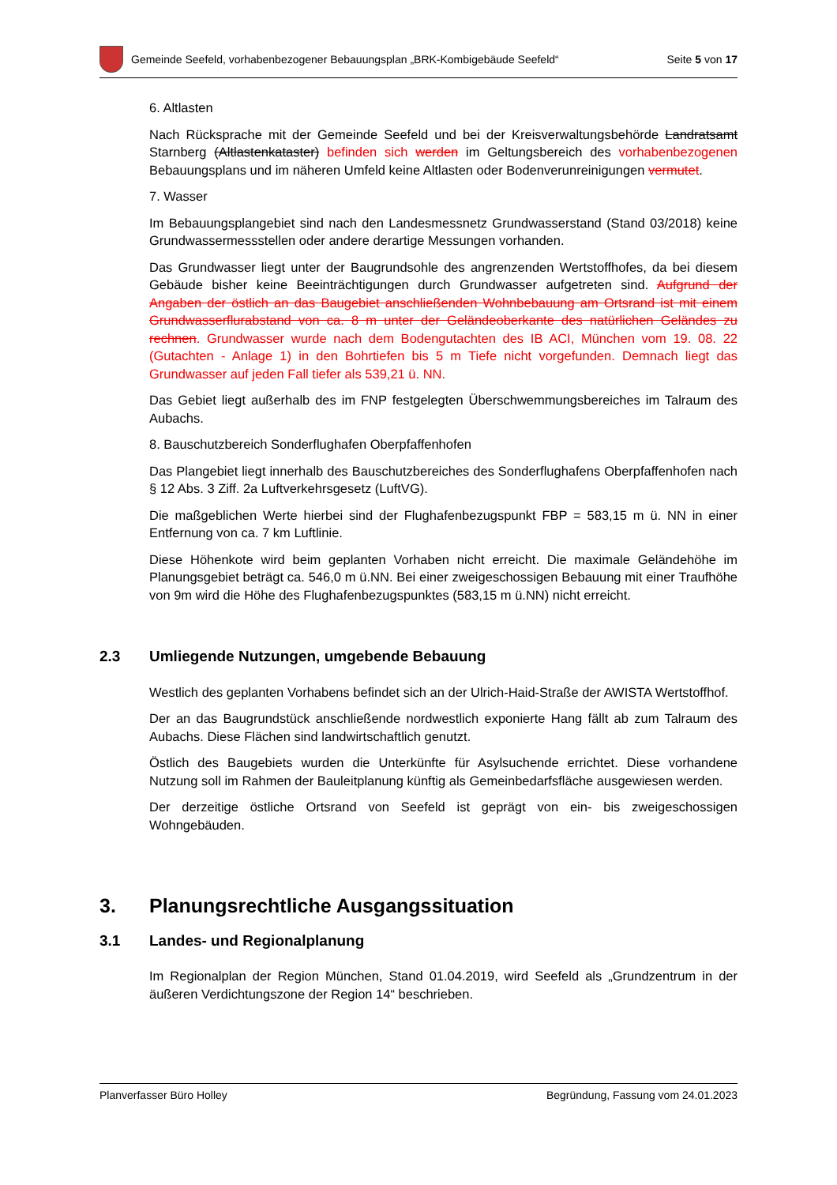Gemeinde Seefeld, vorhabenbezogener Bebauungsplan „BRK-Kombigebäude Seefeld“
Seite 5 von 17
6. Altlasten
Nach Rücksprache mit der Gemeinde Seefeld und bei der Kreisverwaltungsbehörde Landratsamt Starnberg (Altlastenkataster) befinden sich werden im Geltungsbereich des vorhabenbezogenen Bebauungsplans und im näheren Umfeld keine Altlasten oder Bodenverunreinigungen vermutet.
7. Wasser
Im Bebauungsplangebiet sind nach den Landesmessnetz Grundwasserstand (Stand 03/2018) keine Grundwassermessstellen oder andere derartige Messungen vorhanden.
Das Grundwasser liegt unter der Baugrundsohle des angrenzenden Wertstoffhofes, da bei diesem Gebäude bisher keine Beeinträchtigungen durch Grundwasser aufgetreten sind. Aufgrund der Angaben der östlich an das Baugebiet anschließenden Wohnbebauung am Ortsrand ist mit einem Grundwasserflurabstand von ca. 8 m unter der Geländeoberkante des natürlichen Geländes zu rechnen. Grundwasser wurde nach dem Bodengutachten des IB ACI, München vom 19. 08. 22 (Gutachten - Anlage 1) in den Bohrtiefen bis 5 m Tiefe nicht vorgefunden. Demnach liegt das Grundwasser auf jeden Fall tiefer als 539,21 ü. NN.
Das Gebiet liegt außerhalb des im FNP festgelegten Überschwemmungsbereiches im Talraum des Aubachs.
8. Bauschutzbereich Sonderflughafen Oberpfaffenhofen
Das Plangebiet liegt innerhalb des Bauschutzbereiches des Sonderflughafens Oberpfaffenhofen nach § 12 Abs. 3 Ziff. 2a Luftverkehrsgesetz (LuftVG).
Die maßgeblichen Werte hierbei sind der Flughafenbezugspunkt FBP = 583,15 m ü. NN in einer Entfernung von ca. 7 km Luftlinie.
Diese Höhenkote wird beim geplanten Vorhaben nicht erreicht. Die maximale Geländehöhe im Planungsgebiet beträgt ca. 546,0 m ü.NN. Bei einer zweigeschossigen Bebauung mit einer Traufhöhe von 9m wird die Höhe des Flughafenbezugspunktes (583,15 m ü.NN) nicht erreicht.
2.3 Umliegende Nutzungen, umgebende Bebauung
Westlich des geplanten Vorhabens befindet sich an der Ulrich-Haid-Straße der AWISTA Wertstoffhof.
Der an das Baugrundstück anschließende nordwestlich exponierte Hang fällt ab zum Talraum des Aubachs. Diese Flächen sind landwirtschaftlich genutzt.
Östlich des Baugebiets wurden die Unterkünfte für Asylsuchende errichtet. Diese vorhandene Nutzung soll im Rahmen der Bauleitplanung künftig als Gemeinbedarfsfläche ausgewiesen werden.
Der derzeitige östliche Ortsrand von Seefeld ist geprägt von ein- bis zweigeschossigen Wohngebäuden.
3. Planungsrechtliche Ausgangssituation
3.1 Landes- und Regionalplanung
Im Regionalplan der Region München, Stand 01.04.2019, wird Seefeld als „Grundzentrum in der äußeren Verdichtungszone der Region 14“ beschrieben.
Planverfasser Büro Holley Begründung, Fassung vom 24.01.2023